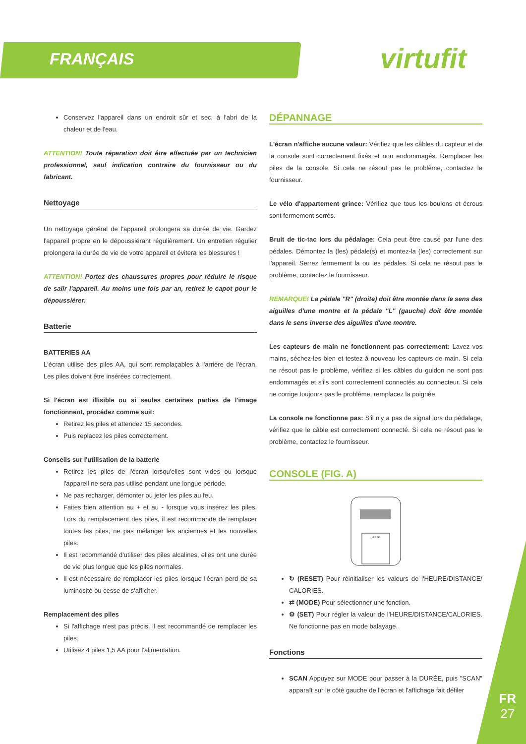FRANÇAIS
virtufit
Conservez l'appareil dans un endroit sûr et sec, à l'abri de la chaleur et de l'eau.
ATTENTION! Toute réparation doit être effectuée par un technicien professionnel, sauf indication contraire du fournisseur ou du fabricant.
Nettoyage
Un nettoyage général de l'appareil prolongera sa durée de vie. Gardez l'appareil propre en le dépoussiérant régulièrement. Un entretien régulier prolongera la durée de vie de votre appareil et évitera les blessures !
ATTENTION! Portez des chaussures propres pour réduire le risque de salir l'appareil. Au moins une fois par an, retirez le capot pour le dépoussiérer.
Batterie
BATTERIES AA
L'écran utilise des piles AA, qui sont remplaçables à l'arrière de l'écran. Les piles doivent être insérées correctement.
Si l'écran est illisible ou si seules certaines parties de l'image fonctionnent, procédez comme suit:
Retirez les piles et attendez 15 secondes.
Puis replacez les piles correctement.
Conseils sur l'utilisation de la batterie
Retirez les piles de l'écran lorsqu'elles sont vides ou lorsque l'appareil ne sera pas utilisé pendant une longue période.
Ne pas recharger, démonter ou jeter les piles au feu.
Faites bien attention au + et au - lorsque vous insérez les piles. Lors du remplacement des piles, il est recommandé de remplacer toutes les piles, ne pas mélanger les anciennes et les nouvelles piles.
Il est recommandé d'utiliser des piles alcalines, elles ont une durée de vie plus longue que les piles normales.
Il est nécessaire de remplacer les piles lorsque l'écran perd de sa luminosité ou cesse de s'afficher.
Remplacement des piles
Si l'affichage n'est pas précis, il est recommandé de remplacer les piles.
Utilisez 4 piles 1,5 AA pour l'alimentation.
DÉPANNAGE
L'écran n'affiche aucune valeur: Vérifiez que les câbles du capteur et de la console sont correctement fixés et non endommagés. Remplacer les piles de la console. Si cela ne résout pas le problème, contactez le fournisseur.
Le vélo d'appartement grince: Vérifiez que tous les boulons et écrous sont fermement serrés.
Bruit de tic-tac lors du pédalage: Cela peut être causé par l'une des pédales. Démontez la (les) pédale(s) et montez-la (les) correctement sur l'appareil. Serrez fermement la ou les pédales. Si cela ne résout pas le problème, contactez le fournisseur.
REMARQUE! La pédale "R" (droite) doit être montée dans le sens des aiguilles d'une montre et la pédale "L" (gauche) doit être montée dans le sens inverse des aiguilles d'une montre.
Les capteurs de main ne fonctionnent pas correctement: Lavez vos mains, séchez-les bien et testez à nouveau les capteurs de main. Si cela ne résout pas le problème, vérifiez si les câbles du guidon ne sont pas endommagés et s'ils sont correctement connectés au connecteur. Si cela ne corrige toujours pas le problème, remplacez la poignée.
La console ne fonctionne pas: S'il n'y a pas de signal lors du pédalage, vérifiez que le câble est correctement connecté. Si cela ne résout pas le problème, contactez le fournisseur.
CONSOLE (FIG. A)
virtufit
↻ (RESET) Pour réinitialiser les valeurs de l'HEURE/DISTANCE/ CALORIES.
⇄ (MODE) Pour sélectionner une fonction.
⚙ (SET) Pour régler la valeur de l'HEURE/DISTANCE/CALORIES. Ne fonctionne pas en mode balayage.
Fonctions
SCAN Appuyez sur MODE pour passer à la DURÉE, puis "SCAN" apparaît sur le côté gauche de l'écran et l'affichage fait défiler
FR
27